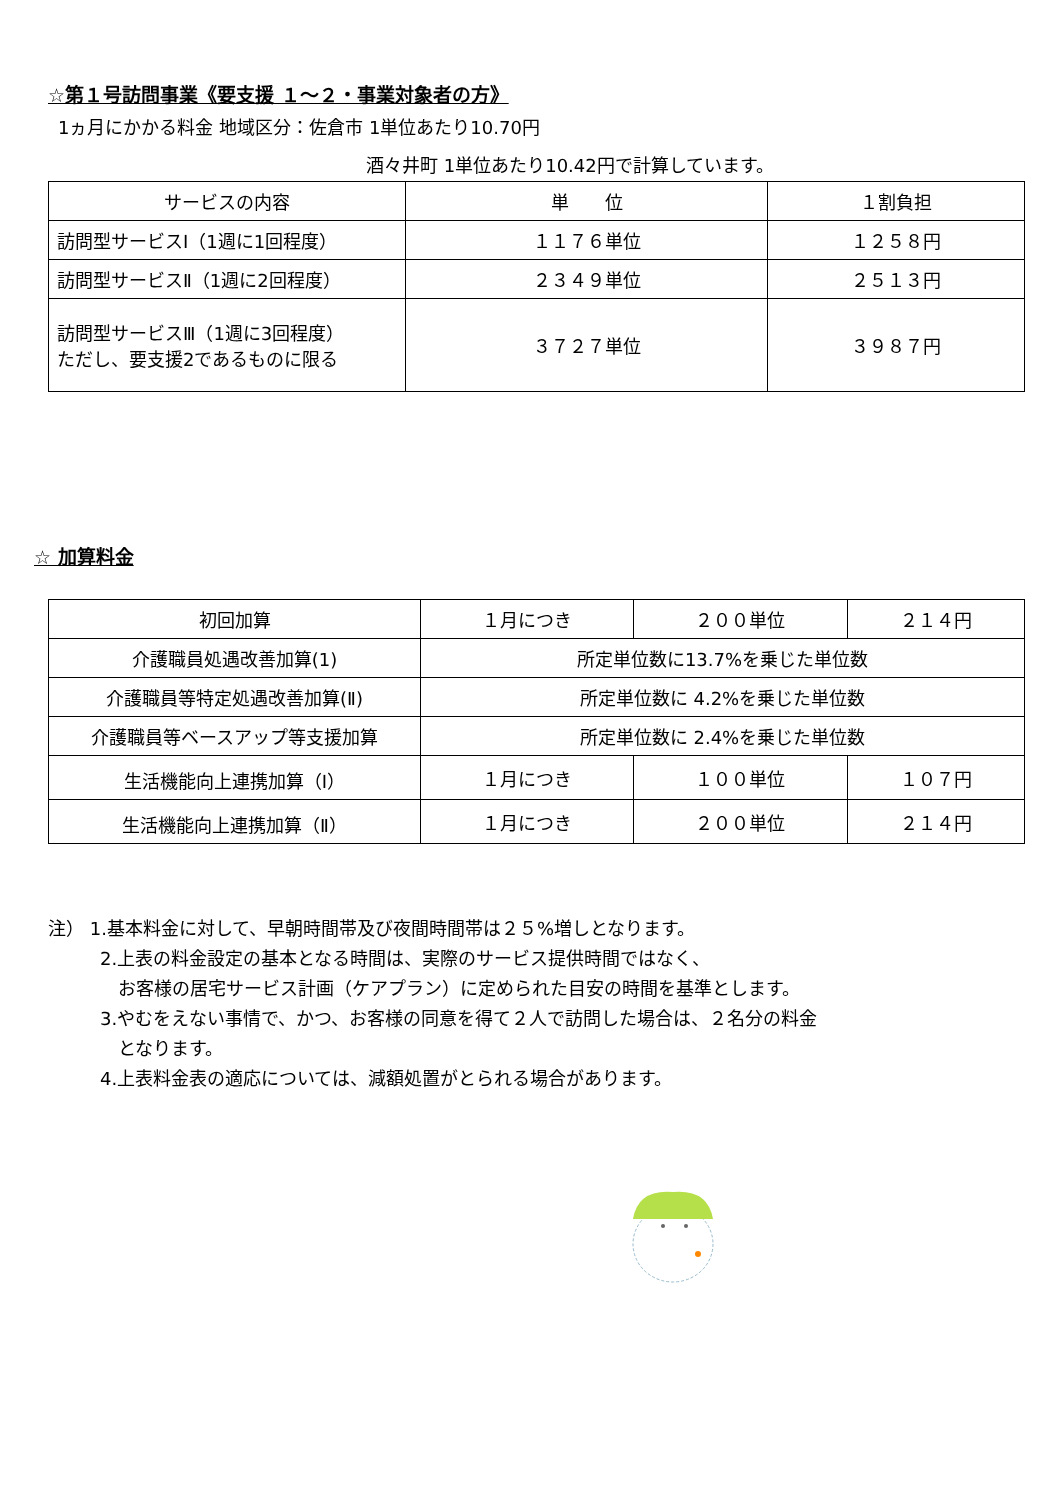☆第１号訪問事業《要支援 １～２・事業対象者の方》
1ヵ月にかかる料金 地域区分：佐倉市 1単位あたり10.70円
酒々井町 1単位あたり10.42円で計算しています。
| サービスの内容 | 単 位 | １割負担 |
| --- | --- | --- |
| 訪問型サービスⅠ（1週に1回程度） | １１７６単位 | １２５８円 |
| 訪問型サービスⅡ（1週に2回程度） | ２３４９単位 | ２５１３円 |
| 訪問型サービスⅢ（1週に3回程度） ただし、要支援2であるものに限る | ３７２７単位 | ３９８７円 |
☆ 加算料金
| 初回加算 | １月につき | ２００単位 | ２１４円 |
| 介護職員処遇改善加算(1) | 所定単位数に13.7%を乗じた単位数 | | |
| 介護職員等特定処遇改善加算(Ⅱ) | 所定単位数に 4.2%を乗じた単位数 | | |
| 介護職員等ベースアップ等支援加算 | 所定単位数に 2.4%を乗じた単位数 | | |
| 生活機能向上連携加算（Ⅰ） | １月につき | １００単位 | １０７円 |
| 生活機能向上連携加算（Ⅱ） | １月につき | ２００単位 | ２１４円 |
注） 1.基本料金に対して、早朝時間帯及び夜間時間帯は２５%増しとなります。
2.上表の料金設定の基本となる時間は、実際のサービス提供時間ではなく、
　お客様の居宅サービス計画（ケアプラン）に定められた目安の時間を基準とします。
3.やむをえない事情で、かつ、お客様の同意を得て２人で訪問した場合は、２名分の料金
　となります。
4.上表料金表の適応については、減額処置がとられる場合があります。